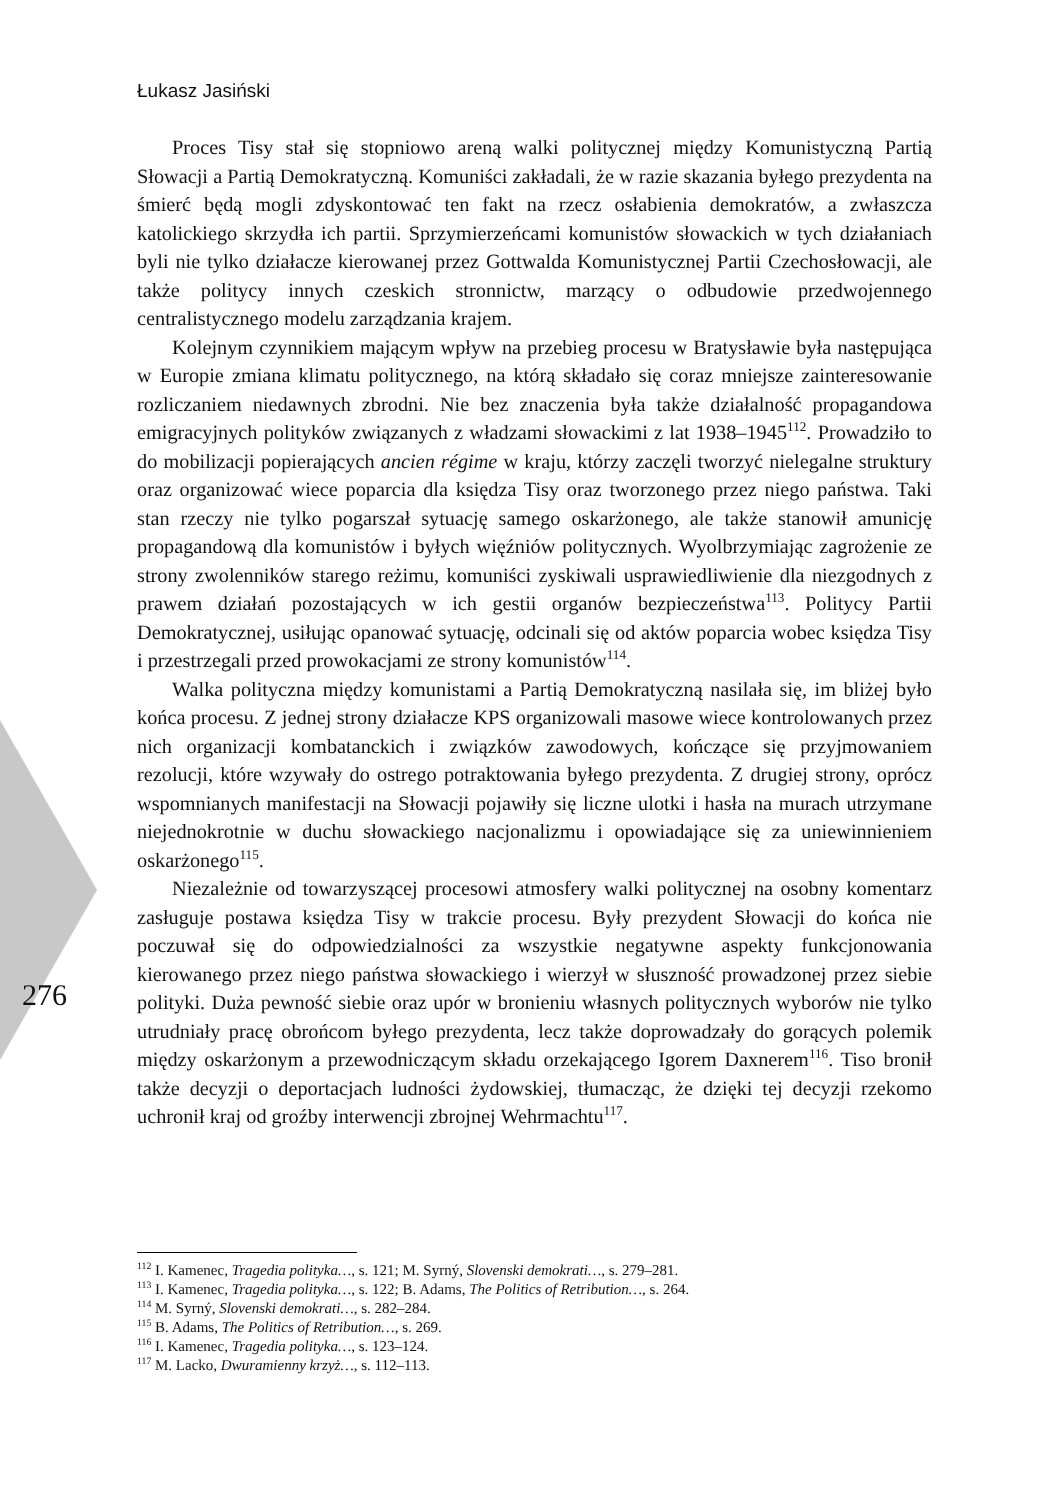Łukasz Jasiński
Proces Tisy stał się stopniowo areną walki politycznej między Komunistyczną Partią Słowacji a Partią Demokratyczną. Komuniści zakładali, że w razie skazania byłego prezydenta na śmierć będą mogli zdyskontować ten fakt na rzecz osłabienia demokratów, a zwłaszcza katolickiego skrzydła ich partii. Sprzymierzeńcami komunistów słowackich w tych działaniach byli nie tylko działacze kierowanej przez Gottwalda Komunistycznej Partii Czechosłowacji, ale także politycy innych czeskich stronnictw, marzący o odbudowie przedwojennego centralistycznego modelu zarządzania krajem.
Kolejnym czynnikiem mającym wpływ na przebieg procesu w Bratysławie była następująca w Europie zmiana klimatu politycznego, na którą składało się coraz mniejsze zainteresowanie rozliczaniem niedawnych zbrodni. Nie bez znaczenia była także działalność propagandowa emigracyjnych polityków związanych z władzami słowackimi z lat 1938–1945<sup>112</sup>. Prowadziło to do mobilizacji popierających ancien régime w kraju, którzy zaczęli tworzyć nielegalne struktury oraz organizować wiece poparcia dla księdza Tisy oraz tworzonego przez niego państwa. Taki stan rzeczy nie tylko pogarszał sytuację samego oskarżonego, ale także stanowił amunicję propagandową dla komunistów i byłych więźniów politycznych. Wyolbrzymiając zagrożenie ze strony zwolenników starego reżimu, komuniści zyskiwali usprawiedliwienie dla niezgodnych z prawem działań pozostających w ich gestii organów bezpieczeństwa<sup>113</sup>. Politycy Partii Demokratycznej, usiłując opanować sytuację, odcinali się od aktów poparcia wobec księdza Tisy i przestrzegali przed prowokacjami ze strony komunistów<sup>114</sup>.
Walka polityczna między komunistami a Partią Demokratyczną nasilała się, im bliżej było końca procesu. Z jednej strony działacze KPS organizowali masowe wiece kontrolowanych przez nich organizacji kombatanckich i związków zawodowych, kończące się przyjmowaniem rezolucji, które wzywały do ostrego potraktowania byłego prezydenta. Z drugiej strony, oprócz wspomnianych manifestacji na Słowacji pojawiły się liczne ulotki i hasła na murach utrzymane niejednokrotnie w duchu słowackiego nacjonalizmu i opowiadające się za uniewinnieniem oskarżonego<sup>115</sup>.
Niezależnie od towarzyszącej procesowi atmosfery walki politycznej na osobny komentarz zasługuje postawa księdza Tisy w trakcie procesu. Były prezydent Słowacji do końca nie poczuwał się do odpowiedzialności za wszystkie negatywne aspekty funkcjonowania kierowanego przez niego państwa słowackiego i wierzył w słuszność prowadzonej przez siebie polityki. Duża pewność siebie oraz upór w bronieniu własnych politycznych wyborów nie tylko utrudniały pracę obrońcom byłego prezydenta, lecz także doprowadzały do gorących polemik między oskarżonym a przewodniczącym składu orzekającego Igorem Daxnerem<sup>116</sup>. Tiso bronił także decyzji o deportacjach ludności żydowskiej, tłumacząc, że dzięki tej decyzji rzekomo uchronił kraj od groźby interwencji zbrojnej Wehrmachtu<sup>117</sup>.
276
<sup>112</sup> I. Kamenec, Tragedia polityka…, s. 121; M. Syrný, Slovenski demokrati…, s. 279–281.
<sup>113</sup> I. Kamenec, Tragedia polityka…, s. 122; B. Adams, The Politics of Retribution…, s. 264.
<sup>114</sup> M. Syrný, Slovenski demokrati…, s. 282–284.
<sup>115</sup> B. Adams, The Politics of Retribution…, s. 269.
<sup>116</sup> I. Kamenec, Tragedia polityka…, s. 123–124.
<sup>117</sup> M. Lacko, Dwuramienny krzyż…, s. 112–113.